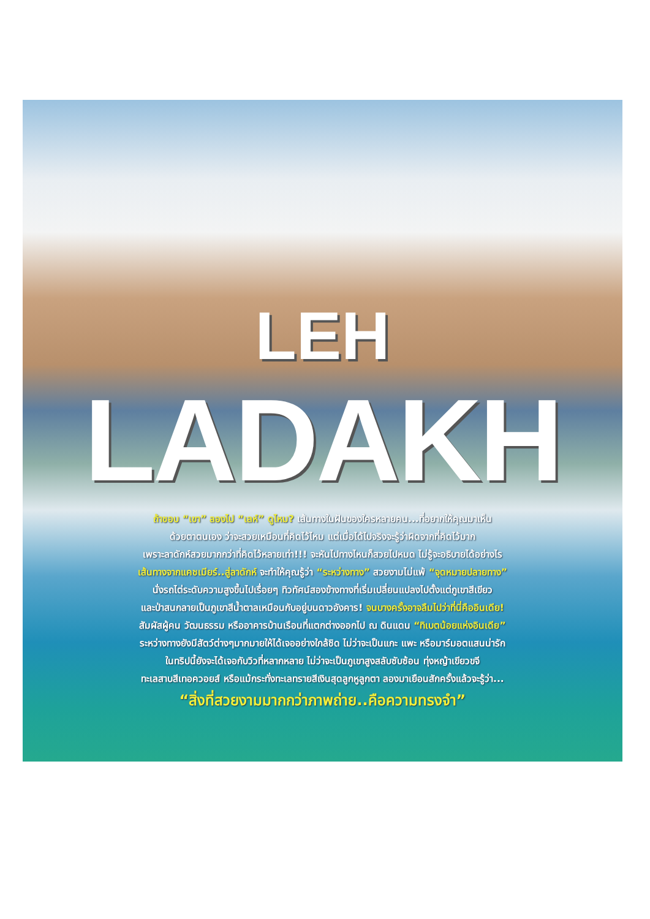LEH
LADAKH
ถ้าชอบ “เขา” ลองไป “เลห์” ดูไหม? เส้นทางในฝันของใครหลายคน...ที่อยากให้คุณมาเห็น
ด้วยตาตนเอง ว่าจะสวยเหมือนที่คิดไว้ไหม แต่เมื่อได้ไปจริงจะรู้ว่าผิดจากที่คิดไว้มาก
เพราะลาดักห์สวยมากกว่าที่คิดไว้หลายเท่า!!! จะหันไปทางไหนก็สวยไปหมด ไม่รู้จะอธิบายได้อย่างไร
เส้นทางจากแคชเมียร์..สู่ลาดักห์ จะทำให้คุณรู้ว่า “ระหว่างทาง” สวยงามไม่แพ้ “จุดหมายปลายทาง”
นั่งรถไต่ระดับความสูงขึ้นไปเรื่อยๆ ทิวทัศน์สองข้างทางที่เริ่มเปลี่ยนแปลงไปตั้งแต่ภูเขาสีเขียว
และป่าสนกลายเป็นภูเขาสีน้ำตาลเหมือนกับอยู่บนดาวอังคาร! จนบางครั้งอาจลืมไปว่าที่นี่คืออินเดีย!
สัมผัสผู้คน วัฒนธรรม หรืออาคารบ้านเรือนที่แตกต่างออกไป ณ ดินแดน “ทิเบตน้อยแห่งอินเดีย”
ระหว่างทางยังมีสัตว์ต่างๆมากมายให้ได้เจออย่างใกล้ชิด ไม่ว่าจะเป็นแกะ แพะ หรือมาร์มอตแสนน่ารัก
ในทริปนี้ยังจะได้เจอกับวิวที่หลากหลาย ไม่ว่าจะเป็นภูเขาสูงสลับซับซ้อน ทุ่งหญ้าเขียวขจี
ทะเลสาบสีเทอควอยส์ หรือแม้กระทั่งทะเลทรายสีเงินสุดลูกหูลูกตา ลองมาเยือนสักครั้งแล้วจะรู้ว่า...
“สิ่งที่สวยงามมากกว่าภาพถ่าย..คือความทรงจำ”